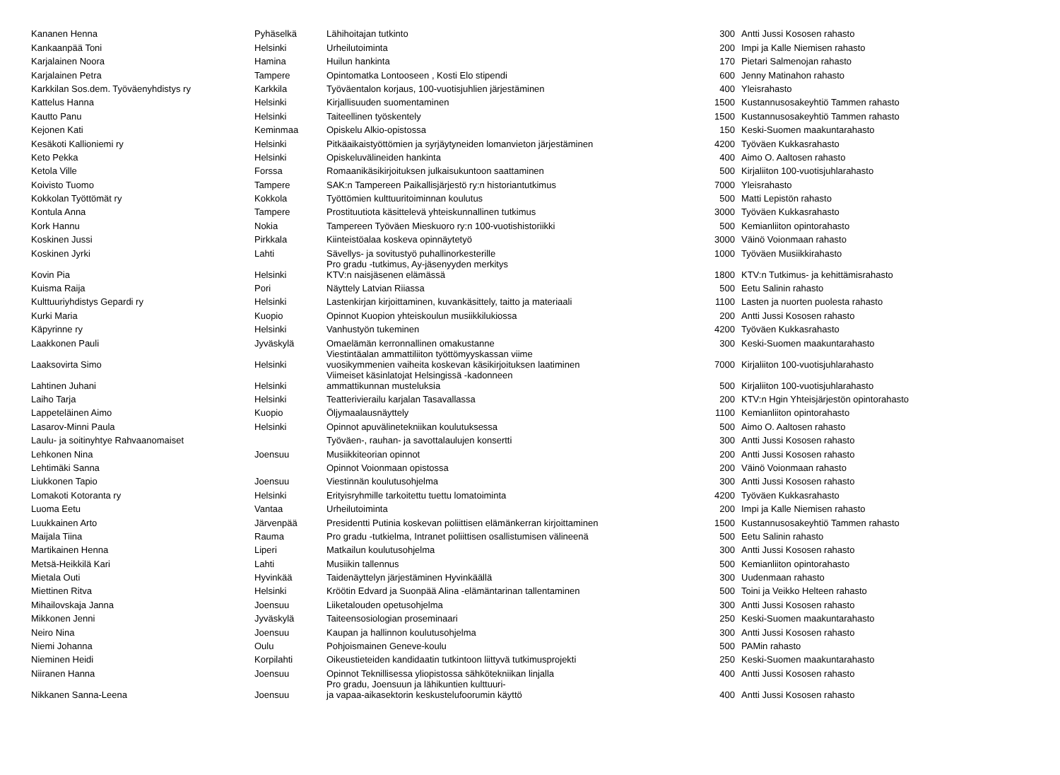| Kananen Henna | Pyhäselkä | Lähihoitajan tutkinto | 300 | Antti Jussi Kososen rahasto |
| Kankaanpää Toni | Helsinki | Urheilutoiminta | 200 | Impi ja Kalle Niemisen rahasto |
| Karjalainen Noora | Hamina | Huilun hankinta | 170 | Pietari Salmenojan rahasto |
| Karjalainen Petra | Tampere | Opintomatka Lontooseen , Kosti Elo stipendi | 600 | Jenny Matinahon rahasto |
| Karkkilan Sos.dem. Työväenyhdistys ry | Karkkila | Työväentalon korjaus, 100-vuotisjuhlien järjestäminen | 400 | Yleisrahasto |
| Kattelus Hanna | Helsinki | Kirjallisuuden suomentaminen | 1500 | Kustannusosakeyhtiö Tammen rahasto |
| Kautto Panu | Helsinki | Taiteellinen työskentely | 1500 | Kustannusosakeyhtiö Tammen rahasto |
| Kejonen Kati | Keminmaa | Opiskelu Alkio-opistossa | 150 | Keski-Suomen maakuntarahasto |
| Kesäkoti Kallioniemi ry | Helsinki | Pitkäaikaistyöttömien ja syrjäytyneiden lomanvieton järjestäminen | 4200 | Työväen Kukkasrahasto |
| Keto Pekka | Helsinki | Opiskeluvälineiden hankinta | 400 | Aimo O. Aaltosen rahasto |
| Ketola Ville | Forssa | Romaanikäsikirjoituksen julkaisukuntoon saattaminen | 500 | Kirjaliiton 100-vuotisjuhlarahasto |
| Koivisto Tuomo | Tampere | SAK:n Tampereen Paikallisjärjestö ry:n historiantutkimus | 7000 | Yleisrahasto |
| Kokkolan Työttömät ry | Kokkola | Työttömien kulttuuritoiminnan koulutus | 500 | Matti Lepistön rahasto |
| Kontula Anna | Tampere | Prostituutiota käsittelevä yhteiskunnallinen tutkimus | 3000 | Työväen Kukkasrahasto |
| Kork Hannu | Nokia | Tampereen Työväen Mieskuoro ry:n 100-vuotishistoriikki | 500 | Kemianliiton opintorahasto |
| Koskinen Jussi | Pirkkala | Kiinteistöalaa koskeva opinnäytetyö | 3000 | Väinö Voionmaan rahasto |
| Koskinen Jyrki | Lahti | Sävellys- ja sovitustyö puhallinorkesterille | 1000 | Työväen Musiikkirahasto |
| Kovin Pia | Helsinki | Pro gradu -tutkimus, Ay-jäsenyyden merkitys KTV:n naisjäsenen elämässä | 1800 | KTV:n Tutkimus- ja kehittämisrahasto |
| Kuisma Raija | Pori | Näyttely Latvian Riiassa | 500 | Eetu Salinin rahasto |
| Kulttuuriyhdistys Gepardi ry | Helsinki | Lastenkirjan kirjoittaminen, kuvankäsittely, taitto ja materiaali | 1100 | Lasten ja nuorten puolesta rahasto |
| Kurki Maria | Kuopio | Opinnot Kuopion yhteiskoulun musiikkilukiossa | 200 | Antti Jussi Kososen rahasto |
| Käpyrinne ry | Helsinki | Vanhustyön tukeminen | 4200 | Työväen Kukkasrahasto |
| Laakkonen Pauli | Jyväskylä | Omaelämän kerronnallinen omakustanne | 300 | Keski-Suomen maakuntarahasto |
| Laaksovirta Simo | Helsinki | Viestintäalan ammattiliiton työttömyyskassan viime vuosikymmenien vaiheita koskevan käsikirjoituksen laatiminen | 7000 | Kirjaliiton 100-vuotisjuhlarahasto |
| Lahtinen Juhani | Helsinki | Viimeiset käsinlatojat Helsingissä -kadonneen ammattikunnan musteluksia | 500 | Kirjaliiton 100-vuotisjuhlarahasto |
| Laiho Tarja | Helsinki | Teatterivierailu karjalan Tasavallassa | 200 | KTV:n Hgin Yhteisjärjestön opintorahasto |
| Lappeteläinen Aimo | Kuopio | Öljymaalausnäyttely | 1100 | Kemianliiton opintorahasto |
| Lasarov-Minni Paula | Helsinki | Opinnot apuvälinetekniikan koulutuksessa | 500 | Aimo O. Aaltosen rahasto |
| Laulu- ja soitinyhtye Rahvaanomaiset | | Työväen-, rauhan- ja savottalaulujen konsertti | 300 | Antti Jussi Kososen rahasto |
| Lehkonen Nina | Joensuu | Musiikkiteorian opinnot | 200 | Antti Jussi Kososen rahasto |
| Lehtimäki Sanna | | Opinnot Voionmaan opistossa | 200 | Väinö Voionmaan rahasto |
| Liukkonen Tapio | Joensuu | Viestinnän koulutusohjelma | 300 | Antti Jussi Kososen rahasto |
| Lomakoti Kotoranta ry | Helsinki | Erityisryhmille tarkoitettu tuettu lomatoiminta | 4200 | Työväen Kukkasrahasto |
| Luoma Eetu | Vantaa | Urheilutoiminta | 200 | Impi ja Kalle Niemisen rahasto |
| Luukkainen Arto | Järvenpää | Presidentti Putinia koskevan poliittisen elämänkerran kirjoittaminen | 1500 | Kustannusosakeyhtiö Tammen rahasto |
| Maijala Tiina | Rauma | Pro gradu -tutkielma, Intranet poliittisen osallistumisen välineenä | 500 | Eetu Salinin rahasto |
| Martikainen Henna | Liperi | Matkailun koulutusohjelma | 300 | Antti Jussi Kososen rahasto |
| Metsä-Heikkilä Kari | Lahti | Musiikin tallennus | 500 | Kemianliiton opintorahasto |
| Mietala Outi | Hyvinkää | Taidenäyttelyn järjestäminen Hyvinkäällä | 300 | Uudenmaan rahasto |
| Miettinen Ritva | Helsinki | Kröötin Edvard ja Suonpää Alina -elämäntarinan tallentaminen | 500 | Toini ja Veikko Helteen rahasto |
| Mihailovskaja Janna | Joensuu | Liiketalouden opetusohjelma | 300 | Antti Jussi Kososen rahasto |
| Mikkonen Jenni | Jyväskylä | Taiteensosiologian proseminaari | 250 | Keski-Suomen maakuntarahasto |
| Neiro Nina | Joensuu | Kaupan ja hallinnon koulutusohjelma | 300 | Antti Jussi Kososen rahasto |
| Niemi Johanna | Oulu | Pohjoismainen Geneve-koulu | 500 | PAMin rahasto |
| Nieminen Heidi | Korpilahti | Oikeustieteiden kandidaatin tutkintoon liittyvä tutkimusprojekti | 250 | Keski-Suomen maakuntarahasto |
| Niiranen Hanna | Joensuu | Opinnot Teknillisessa yliopistossa sähkötekniikan linjalla | 400 | Antti Jussi Kososen rahasto |
| Nikkanen Sanna-Leena | Joensuu | Pro gradu, Joensuun ja lähikuntien kulttuuri- ja vapaa-aikasektorin keskustelufoorumin käyttö | 400 | Antti Jussi Kososen rahasto |